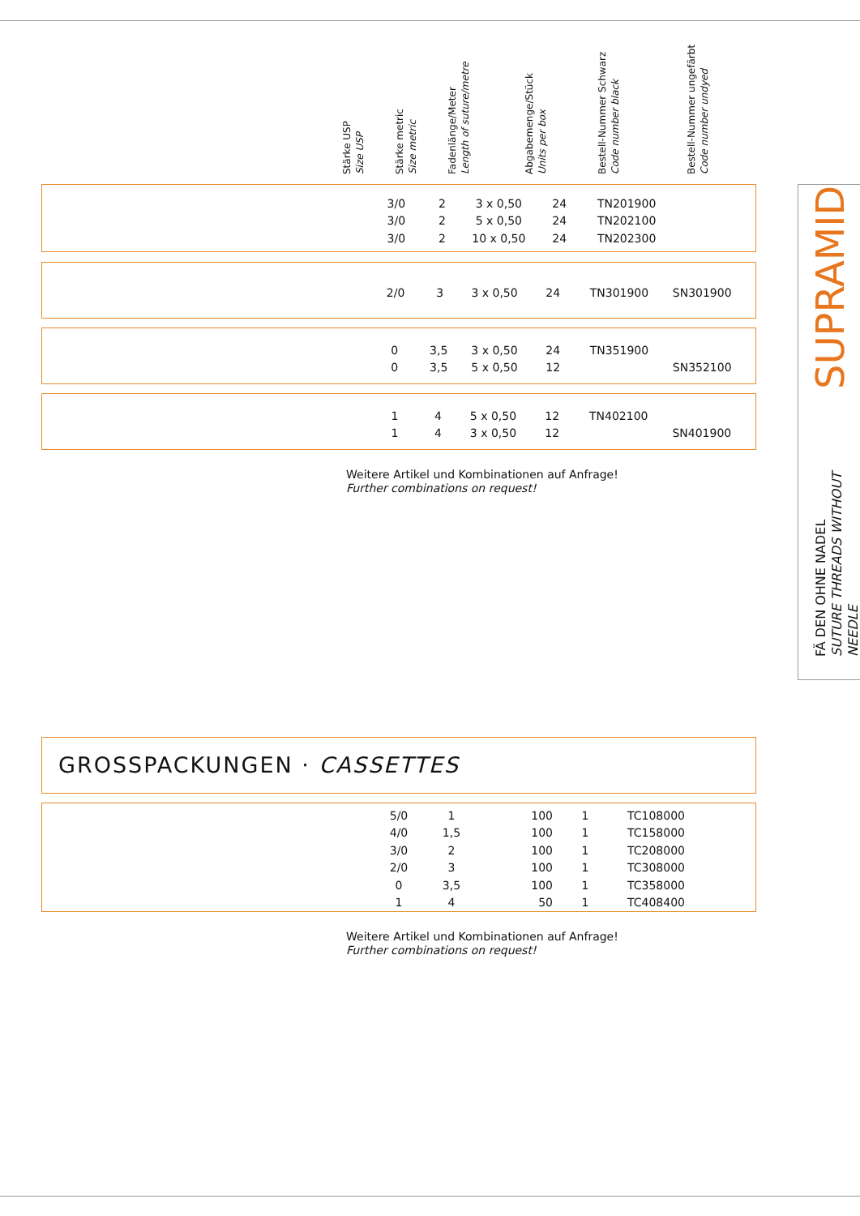Stärke USP
Size USP
Stärke metric
Size metric
Fadenlänge/Meter
Length of suture/metre
Abgabemenge/Stück
Units per box
Bestell-Nummer Schwarz
Code number black
Bestell-Nummer ungefärbt
Code number undyed
| 3/0 | 2 | 3 x 0,50 | 24 | TN201900 | |
| 3/0 | 2 | 5 x 0,50 | 24 | TN202100 | |
| 3/0 | 2 | 10 x 0,50 | 24 | TN202300 | |
| 2/0 | 3 | 3 x 0,50 | 24 | TN301900 | SN301900 |
| 0 | 3,5 | 3 x 0,50 | 24 | TN351900 | |
| 0 | 3,5 | 5 x 0,50 | 12 | | SN352100 |
| 1 | 4 | 5 x 0,50 | 12 | TN402100 | |
| 1 | 4 | 3 x 0,50 | 12 | | SN401900 |
Weitere Artikel und Kombinationen auf Anfrage!
Further combinations on request!
GROSSPACKUNGEN · CASSETTES
| 5/0 | 1 | 100 | 1 | TC108000 |
| 4/0 | 1,5 | 100 | 1 | TC158000 |
| 3/0 | 2 | 100 | 1 | TC208000 |
| 2/0 | 3 | 100 | 1 | TC308000 |
| 0 | 3,5 | 100 | 1 | TC358000 |
| 1 | 4 | 50 | 1 | TC408400 |
Weitere Artikel und Kombinationen auf Anfrage!
Further combinations on request!
SUPRAMID
FÄ DEN OHNE NADEL
SUTURE THREADS WITHOUT NEEDLE